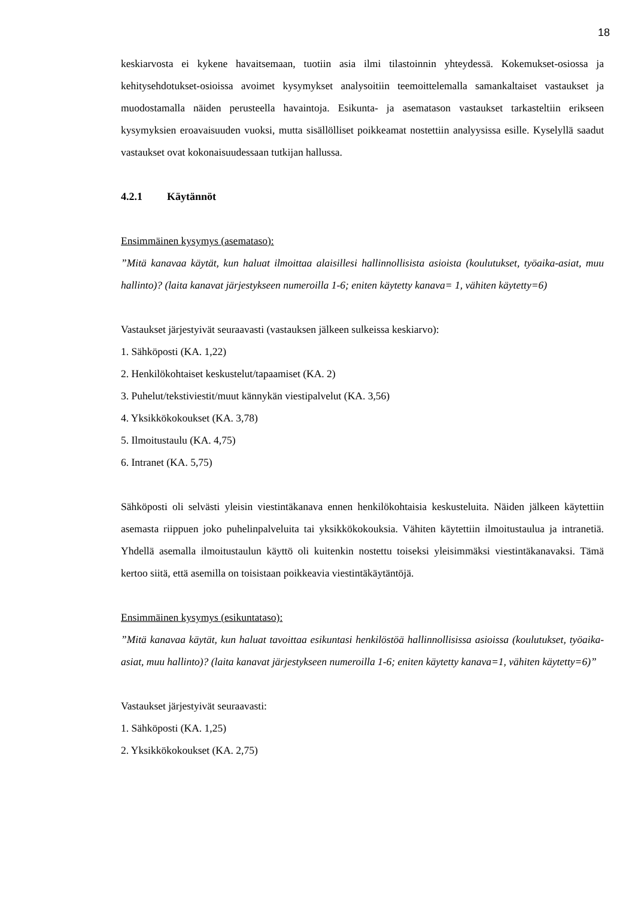18
keskiarvosta ei kykene havaitsemaan, tuotiin asia ilmi tilastoinnin yhteydessä. Kokemukset-osiossa ja kehitysehdotukset-osioissa avoimet kysymykset analysoitiin teemoittelemalla samankaltaiset vastaukset ja muodostamalla näiden perusteella havaintoja. Esikunta- ja asematason vastaukset tarkasteltiin erikseen kysymyksien eroavaisuuden vuoksi, mutta sisällölliset poikkeamat nostettiin analyysissa esille. Kyselyllä saadut vastaukset ovat kokonaisuudessaan tutkijan hallussa.
4.2.1 Käytännöt
Ensimmäinen kysymys (asemataso):
”Mitä kanavaa käytät, kun haluat ilmoittaa alaisillesi hallinnollisista asioista (koulutukset, työaika-asiat, muu hallinto)? (laita kanavat järjestykseen numeroilla 1-6; eniten käytetty kanava= 1, vähiten käytetty=6)
Vastaukset järjestyivät seuraavasti (vastauksen jälkeen sulkeissa keskiarvo):
1. Sähköposti (KA. 1,22)
2. Henkilökohtaiset keskustelut/tapaamiset (KA. 2)
3. Puhelut/tekstiviestit/muut kännykän viestipalvelut (KA. 3,56)
4. Yksikkökokoukset (KA. 3,78)
5. Ilmoitustaulu (KA. 4,75)
6. Intranet (KA. 5,75)
Sähköposti oli selvästi yleisin viestintäkanava ennen henkilökohtaisia keskusteluita. Näiden jälkeen käytettiin asemasta riippuen joko puhelinpalveluita tai yksikkökokouksia. Vähiten käytettiin ilmoitustaulua ja intranetiä. Yhdellä asemalla ilmoitustaulun käyttö oli kuitenkin nostettu toiseksi yleisimmäksi viestintäkanavaksi. Tämä kertoo siitä, että asemilla on toisistaan poikkeavia viestintäkäytäntöjä.
Ensimmäinen kysymys (esikuntataso):
”Mitä kanavaa käytät, kun haluat tavoittaa esikuntasi henkilöstöä hallinnollisissa asioissa (koulutukset, työaika-asiat, muu hallinto)? (laita kanavat järjestykseen numeroilla 1-6; eniten käytetty kanava=1, vähiten käytetty=6)”
Vastaukset järjestyivät seuraavasti:
1. Sähköposti (KA. 1,25)
2. Yksikkökokoukset (KA. 2,75)